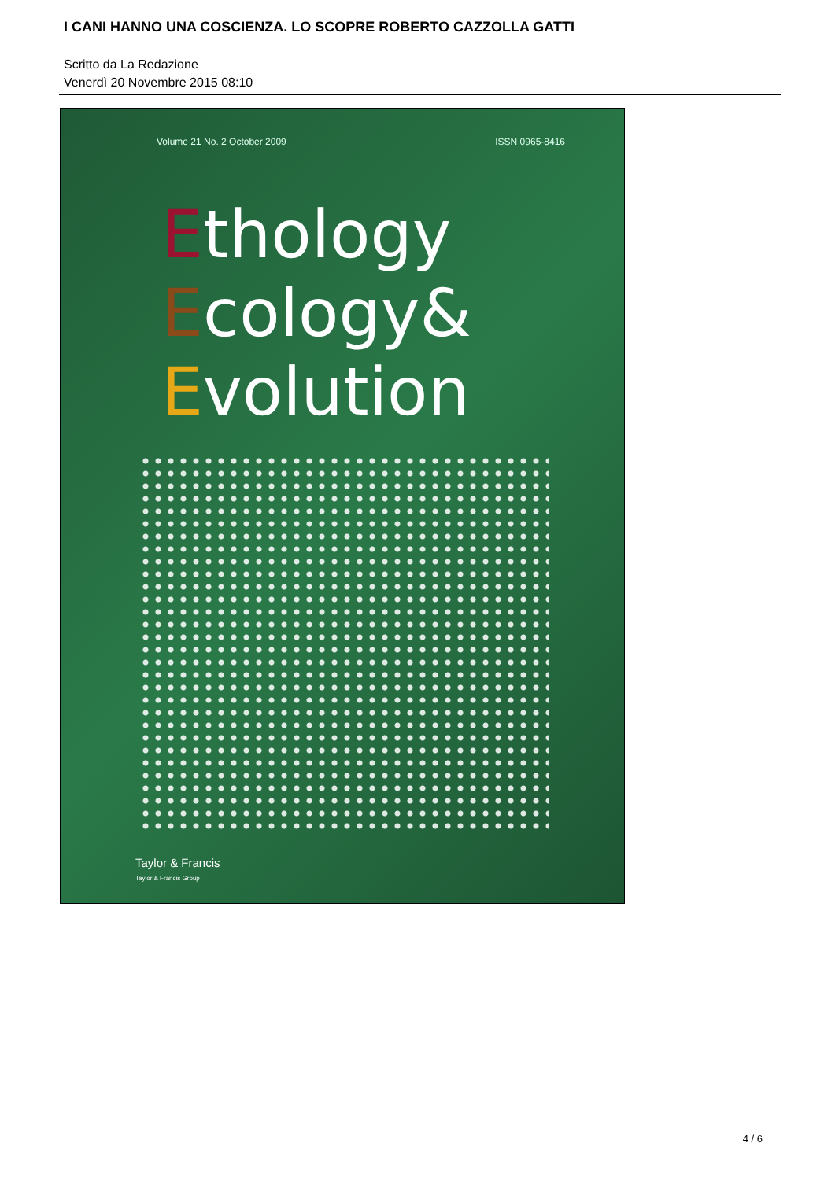I CANI HANNO UNA COSCIENZA. LO SCOPRE ROBERTO CAZZOLLA GATTI
Scritto da La Redazione
Venerdì 20 Novembre 2015 08:10
Volume 21 No. 2 October 2009 ISSN 0965-8416
Ethology
Ecology&
Evolution
Taylor & Francis
Taylor & Francis Group
4 / 6